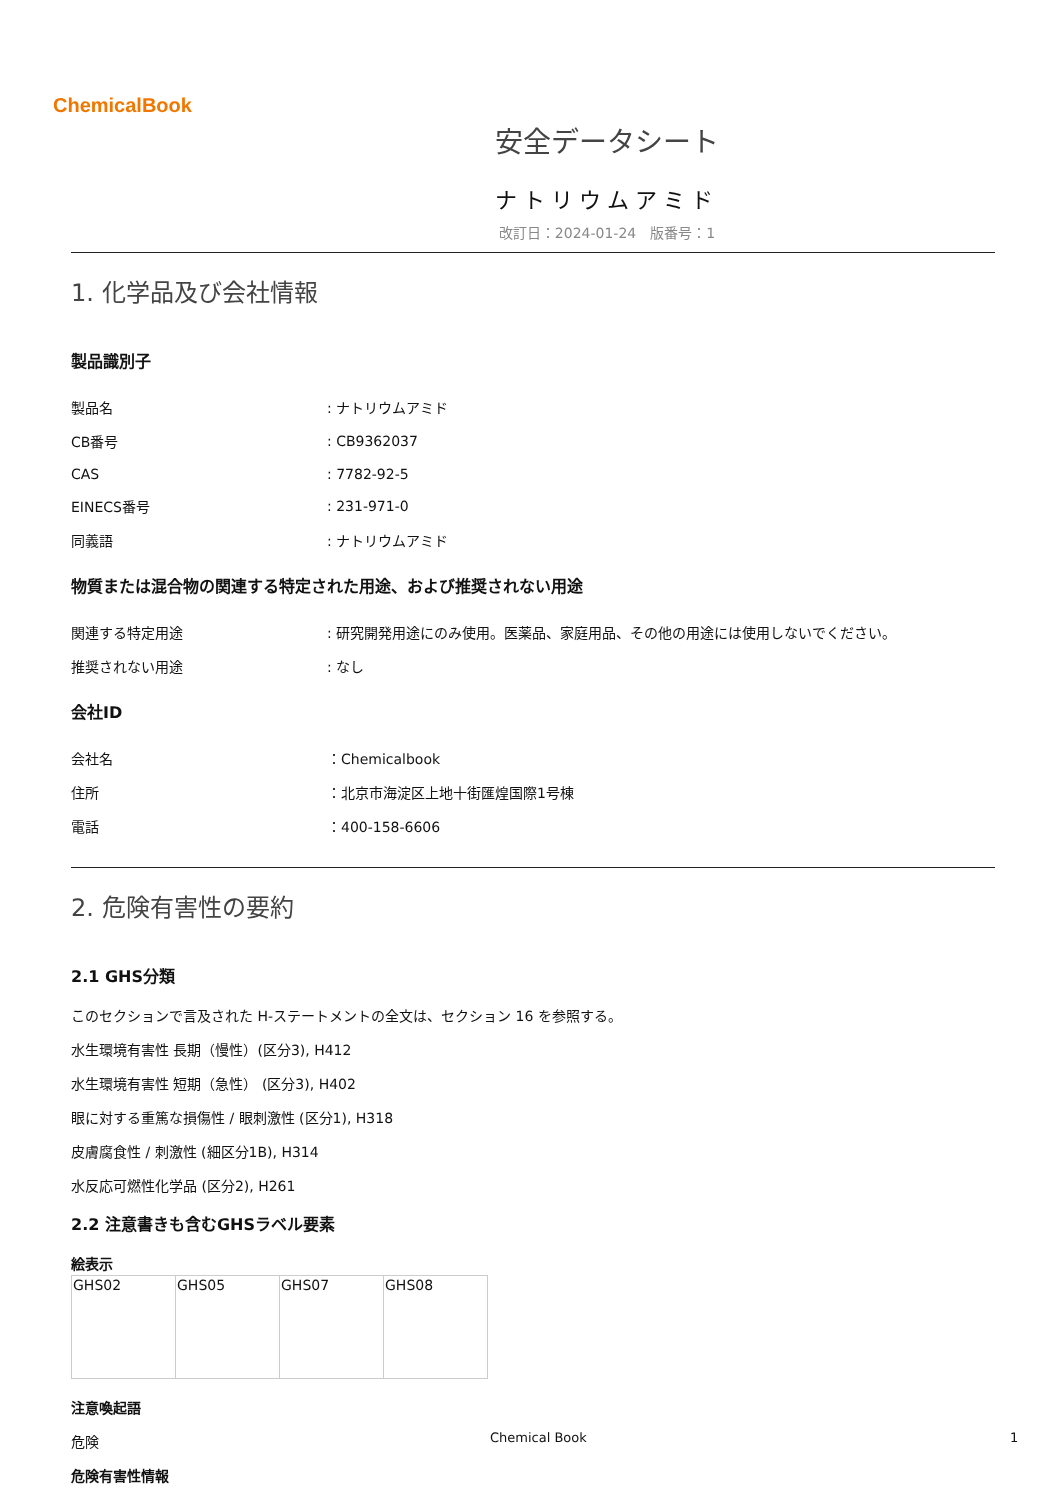ChemicalBook
安全データシート
ナトリウムアミド
改訂日：2024-01-24　版番号：1
1. 化学品及び会社情報
製品識別子
| 製品名 | : ナトリウムアミド |
| CB番号 | : CB9362037 |
| CAS | : 7782-92-5 |
| EINECS番号 | : 231-971-0 |
| 同義語 | : ナトリウムアミド |
物質または混合物の関連する特定された用途、および推奨されない用途
| 関連する特定用途 | : 研究開発用途にのみ使用。医薬品、家庭用品、その他の用途には使用しないでください。 |
| 推奨されない用途 | : なし |
会社ID
| 会社名 | ：Chemicalbook |
| 住所 | ：北京市海淀区上地十街匯煌国際1号棟 |
| 電話 | ：400-158-6606 |
2. 危険有害性の要約
2.1 GHS分類
このセクションで言及された H-ステートメントの全文は、セクション 16 を参照する。
水生環境有害性 長期（慢性）(区分3), H412
水生環境有害性 短期（急性） (区分3), H402
眼に対する重篤な損傷性 / 眼刺激性 (区分1), H318
皮膚腐食性 / 刺激性 (細区分1B), H314
水反応可燃性化学品 (区分2), H261
2.2 注意書きも含むGHSラベル要素
絵表示
| GHS02 | GHS05 | GHS07 | GHS08 |
注意喚起語
危険
危険有害性情報
Chemical Book 1